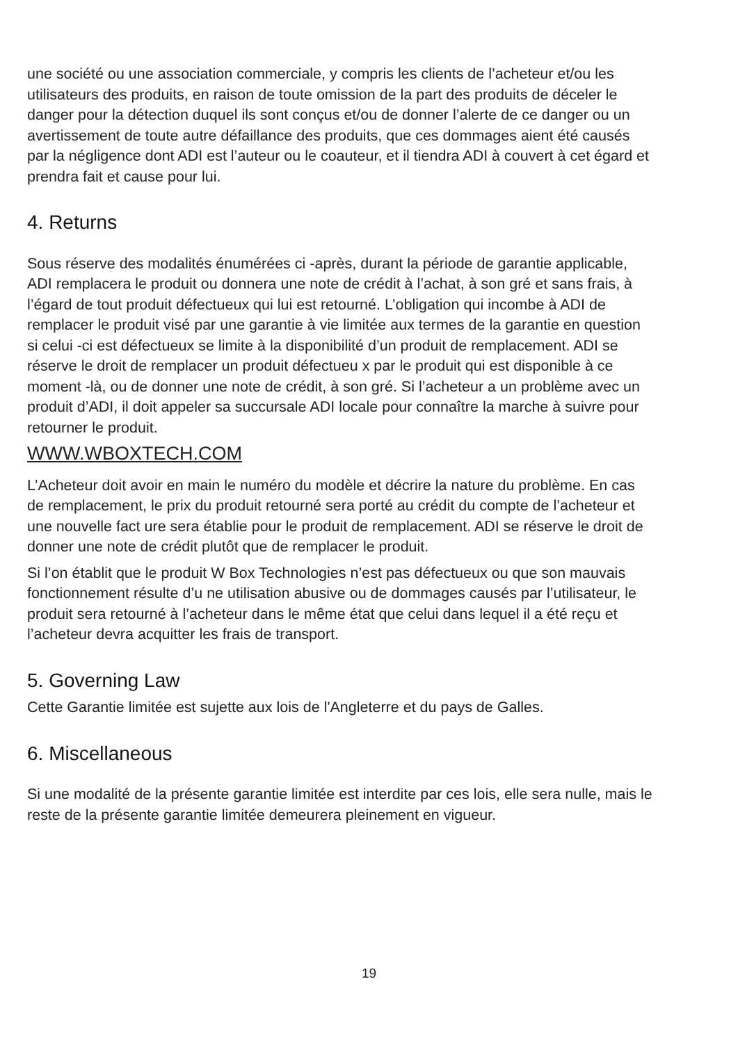une société ou une association commerciale, y compris les clients de l’acheteur et/ou les utilisateurs des produits, en raison de toute omission de la part des produits de déceler le danger pour la détection duquel ils sont conçus et/ou de donner l’alerte de ce danger ou un avertissement de toute autre défaillance des produits, que ces dommages aient été causés par la négligence dont ADI est l’auteur ou le coauteur, et il tiendra ADI à couvert à cet égard et prendra fait et cause pour lui.
4. Returns
Sous réserve des modalités énumérées ci -après, durant la période de garantie applicable, ADI remplacera le produit ou donnera une note de crédit à l’achat, à son gré et sans frais, à l’égard de tout produit défectueux qui lui est retourné. L’obligation qui incombe à ADI de remplacer le produit visé par une garantie à vie limitée aux termes de la garantie en question si celui -ci est défectueux se limite à la disponibilité d’un produit de remplacement. ADI se réserve le droit de remplacer un produit défectueu x par le produit qui est disponible à ce moment -là, ou de donner une note de crédit, à son gré. Si l’acheteur a un problème avec un produit d’ADI, il doit appeler sa succursale ADI locale pour connaître la marche à suivre pour retourner le produit.
WWW.WBOXTECH.COM
L’Acheteur doit avoir en main le numéro du modèle et décrire la nature du problème. En cas de remplacement, le prix du produit retourné sera porté au crédit du compte de l’acheteur et une nouvelle fact ure sera établie pour le produit de remplacement. ADI se réserve le droit de donner une note de crédit plutôt que de remplacer le produit.
Si l’on établit que le produit W Box Technologies n’est pas défectueux ou que son mauvais fonctionnement résulte d’u ne utilisation abusive ou de dommages causés par l’utilisateur, le produit sera retourné à l’acheteur dans le même état que celui dans lequel il a été reçu et l’acheteur devra acquitter les frais de transport.
5. Governing Law
Cette Garantie limitée est sujette aux lois de l'Angleterre et du pays de Galles.
6. Miscellaneous
Si une modalité de la présente garantie limitée est interdite par ces lois, elle sera nulle, mais le reste de la présente garantie limitée demeurera pleinement en vigueur.
19